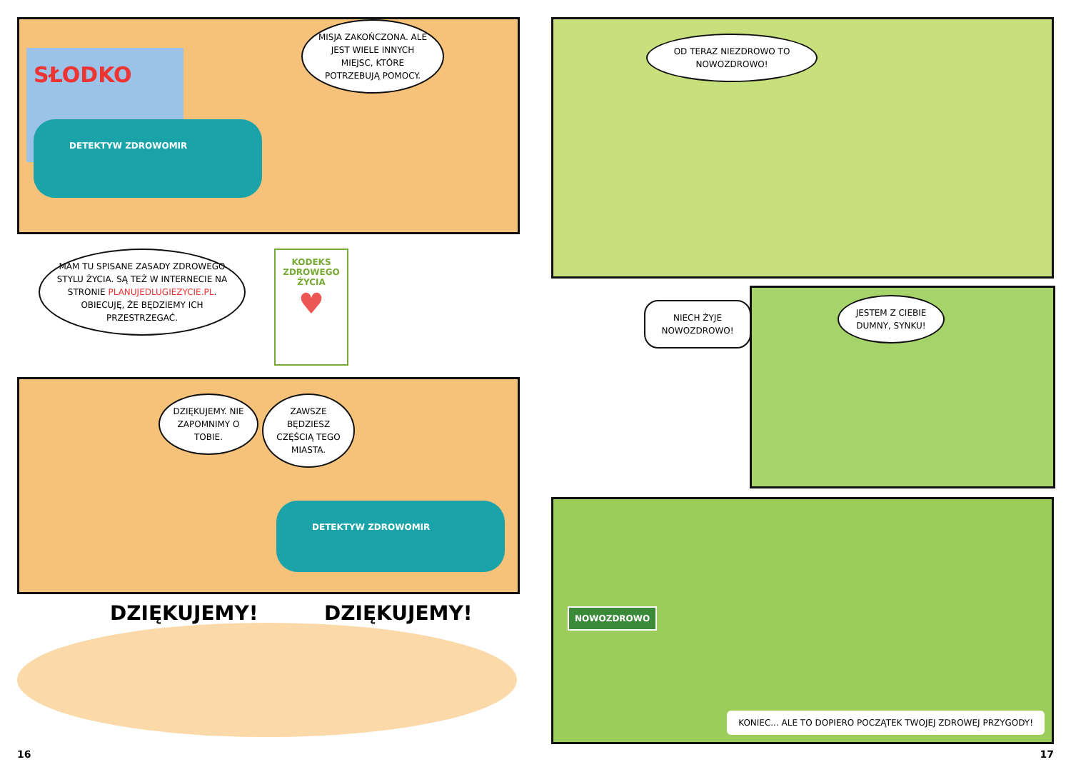SŁODKO
DETEKTYW ZDROWOMIR
MISJA ZAKOŃCZONA. ALE JEST WIELE INNYCH MIEJSC, KTÓRE POTRZEBUJĄ POMOCY.
MAM TU SPISANE ZASADY ZDROWEGO STYLU ŻYCIA. SĄ TEŻ W INTERNECIE NA STRONIE PLANUJEDLUGIEZYCIE.PL. OBIECUJĘ, ŻE BĘDZIEMY ICH PRZESTRZEGAĆ.
KODEKS ZDROWEGO ŻYCIA
♥
DZIĘKUJEMY. NIE ZAPOMNIMY O TOBIE.
ZAWSZE BĘDZIESZ CZĘŚCIĄ TEGO MIASTA.
DETEKTYW ZDROWOMIR
DZIĘKUJEMY! DZIĘKUJEMY!
16
OD TERAZ NIEZDROWO TO NOWOZDROWO!
NIECH ŻYJE NOWOZDROWO!
JESTEM Z CIEBIE DUMNY, SYNKU!
NOWOZDROWO
KONIEC... ALE TO DOPIERO POCZĄTEK TWOJEJ ZDROWEJ PRZYGODY!
17